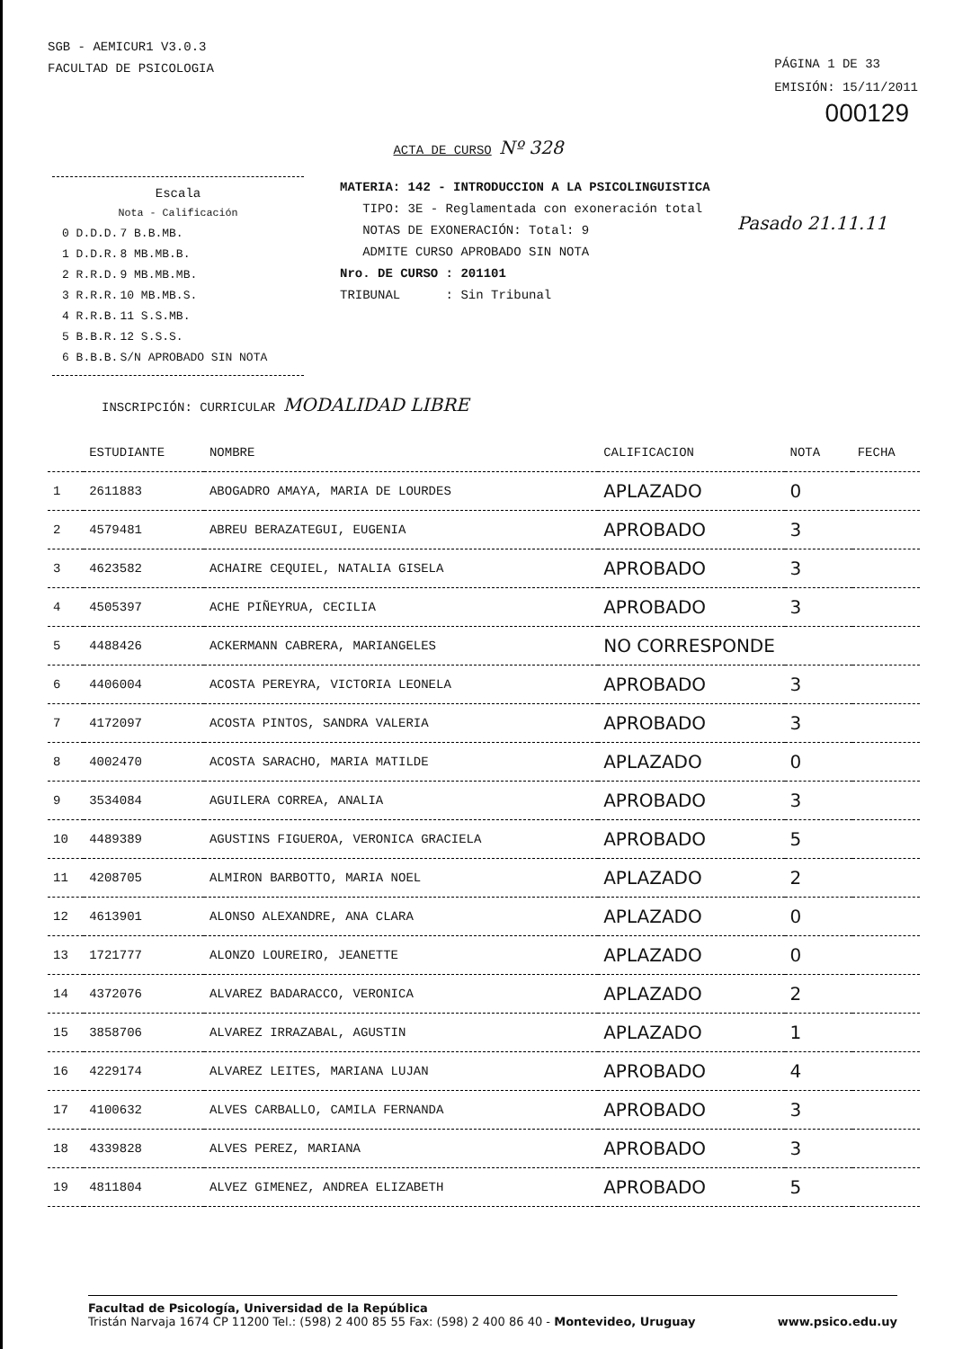SGB - AEMICUR1 V3.0.3
FACULTAD DE PSICOLOGIA
PÁGINA 1 DE 33
EMISIÓN: 15/11/2011
000129
ACTA DE CURSO Nº 328
Escala
Nota - Calificación
| 0 D.D.D. | 7 B.B.MB. |
| 1 D.D.R. | 8 MB.MB.B. |
| 2 R.R.D. | 9 MB.MB.MB. |
| 3 R.R.R. | 10 MB.MB.S. |
| 4 R.R.B. | 11 S.S.MB. |
| 5 B.B.R. | 12 S.S.S. |
| 6 B.B.B. | S/N APROBADO SIN NOTA |
MATERIA: 142 - INTRODUCCION A LA PSICOLINGUISTICA
TIPO: 3E - Reglamentada con exoneración total
NOTAS DE EXONERACIÓN: Total: 9
ADMITE CURSO APROBADO SIN NOTA
Nro. DE CURSO : 201101
TRIBUNAL : Sin Tribunal
Pasado 21.11.11
INSCRIPCIÓN: CURRICULAR MODALIDAD LIBRE
| | ESTUDIANTE | NOMBRE | CALIFICACION | NOTA | FECHA |
| --- | --- | --- | --- | --- | --- |
| 1 | 2611883 | ABOGADRO AMAYA, MARIA DE LOURDES | APLAZADO | 0 | |
| 2 | 4579481 | ABREU BERAZATEGUI, EUGENIA | APROBADO | 3 | |
| 3 | 4623582 | ACHAIRE CEQUIEL, NATALIA GISELA | APROBADO | 3 | |
| 4 | 4505397 | ACHE PIÑEYRUA, CECILIA | APROBADO | 3 | |
| 5 | 4488426 | ACKERMANN CABRERA, MARIANGELES | NO CORRESPONDE | | |
| 6 | 4406004 | ACOSTA PEREYRA, VICTORIA LEONELA | APROBADO | 3 | |
| 7 | 4172097 | ACOSTA PINTOS, SANDRA VALERIA | APROBADO | 3 | |
| 8 | 4002470 | ACOSTA SARACHO, MARIA MATILDE | APLAZADO | 0 | |
| 9 | 3534084 | AGUILERA CORREA, ANALIA | APROBADO | 3 | |
| 10 | 4489389 | AGUSTINS FIGUEROA, VERONICA GRACIELA | APROBADO | 5 | |
| 11 | 4208705 | ALMIRON BARBOTTO, MARIA NOEL | APLAZADO | 2 | |
| 12 | 4613901 | ALONSO ALEXANDRE, ANA CLARA | APLAZADO | 0 | |
| 13 | 1721777 | ALONZO LOUREIRO, JEANETTE | APLAZADO | 0 | |
| 14 | 4372076 | ALVAREZ BADARACCO, VERONICA | APLAZADO | 2 | |
| 15 | 3858706 | ALVAREZ IRRAZABAL, AGUSTIN | APLAZADO | 1 | |
| 16 | 4229174 | ALVAREZ LEITES, MARIANA LUJAN | APROBADO | 4 | |
| 17 | 4100632 | ALVES CARBALLO, CAMILA FERNANDA | APROBADO | 3 | |
| 18 | 4339828 | ALVES PEREZ, MARIANA | APROBADO | 3 | |
| 19 | 4811804 | ALVEZ GIMENEZ, ANDREA ELIZABETH | APROBADO | 5 | |
Facultad de Psicología, Universidad de la República
Tristán Narvaja 1674 CP 11200 Tel.: (598) 2 400 85 55 Fax: (598) 2 400 86 40 - Montevideo, Uruguay www.psico.edu.uy